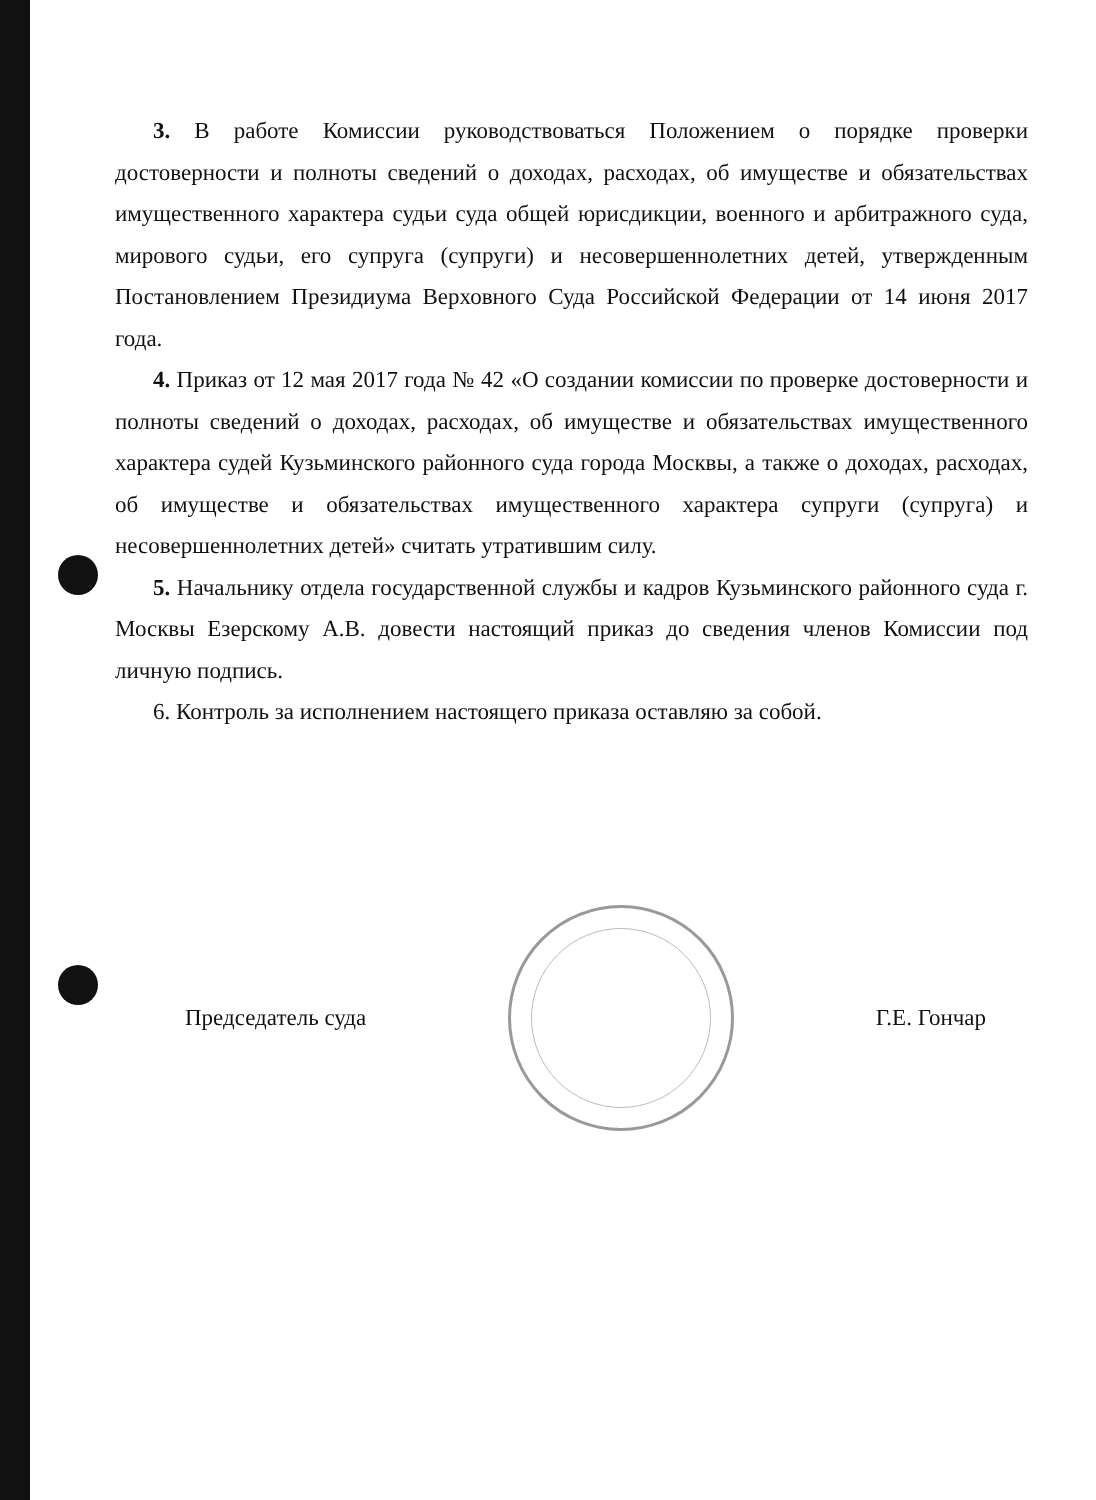3. В работе Комиссии руководствоваться Положением о порядке проверки достоверности и полноты сведений о доходах, расходах, об имуществе и обязательствах имущественного характера судьи суда общей юрисдикции, военного и арбитражного суда, мирового судьи, его супруга (супруги) и несовершеннолетних детей, утвержденным Постановлением Президиума Верховного Суда Российской Федерации от 14 июня 2017 года.
4. Приказ от 12 мая 2017 года № 42 «О создании комиссии по проверке достоверности и полноты сведений о доходах, расходах, об имуществе и обязательствах имущественного характера судей Кузьминского районного суда города Москвы, а также о доходах, расходах, об имуществе и обязательствах имущественного характера супруги (супруга) и несовершеннолетних детей» считать утратившим силу.
5. Начальнику отдела государственной службы и кадров Кузьминского районного суда г. Москвы Езерскому А.В. довести настоящий приказ до сведения членов Комиссии под личную подпись.
6. Контроль за исполнением настоящего приказа оставляю за собой.
Председатель суда Г.Е. Гончар